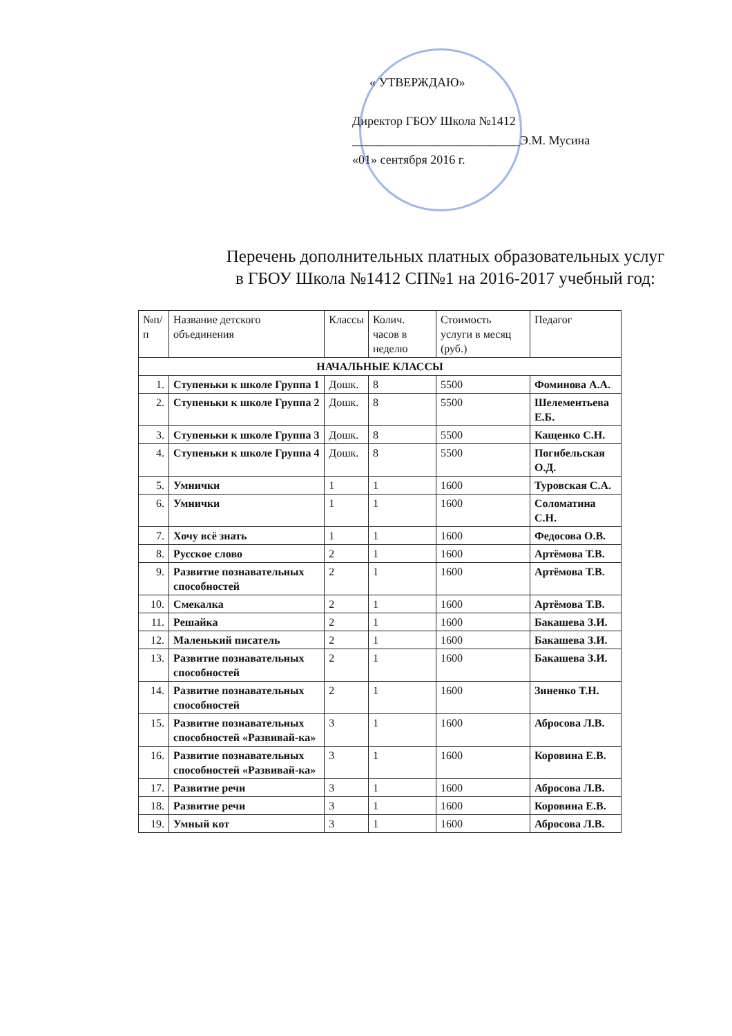« УТВЕРЖДАЮ»
Директор ГБОУ Школа №1412
___________________________Э.М. Мусина
«01» сентября 2016 г.
Перечень дополнительных платных образовательных услуг
в ГБОУ Школа №1412 СП№1 на 2016-2017 учебный год:
| №п/п | Название детского объединения | Классы | Колич. часов в неделю | Стоимость услуги в месяц (руб.) | Педагог |
| --- | --- | --- | --- | --- | --- |
| НАЧАЛЬНЫЕ КЛАССЫ | | | | | |
| 1. | Ступеньки к школе Группа 1 | Дошк. | 8 | 5500 | Фоминова А.А. |
| 2. | Ступеньки к школе Группа 2 | Дошк. | 8 | 5500 | Шелементьева Е.Б. |
| 3. | Ступеньки к школе Группа 3 | Дошк. | 8 | 5500 | Кащенко С.Н. |
| 4. | Ступеньки к школе Группа 4 | Дошк. | 8 | 5500 | Погибельская О.Д. |
| 5. | Умнички | 1 | 1 | 1600 | Туровская С.А. |
| 6. | Умнички | 1 | 1 | 1600 | Соломатина С.Н. |
| 7. | Хочу всё знать | 1 | 1 | 1600 | Федосова О.В. |
| 8. | Русское слово | 2 | 1 | 1600 | Артёмова Т.В. |
| 9. | Развитие познавательных способностей | 2 | 1 | 1600 | Артёмова Т.В. |
| 10. | Смекалка | 2 | 1 | 1600 | Артёмова Т.В. |
| 11. | Решайка | 2 | 1 | 1600 | Бакашева З.И. |
| 12. | Маленький писатель | 2 | 1 | 1600 | Бакашева З.И. |
| 13. | Развитие познавательных способностей | 2 | 1 | 1600 | Бакашева З.И. |
| 14. | Развитие познавательных способностей | 2 | 1 | 1600 | Зиненко Т.Н. |
| 15. | Развитие познавательных способностей «Развивай-ка» | 3 | 1 | 1600 | Абросова Л.В. |
| 16. | Развитие познавательных способностей «Развивай-ка» | 3 | 1 | 1600 | Коровина Е.В. |
| 17. | Развитие речи | 3 | 1 | 1600 | Абросова Л.В. |
| 18. | Развитие речи | 3 | 1 | 1600 | Коровина Е.В. |
| 19. | Умный кот | 3 | 1 | 1600 | Абросова Л.В. |